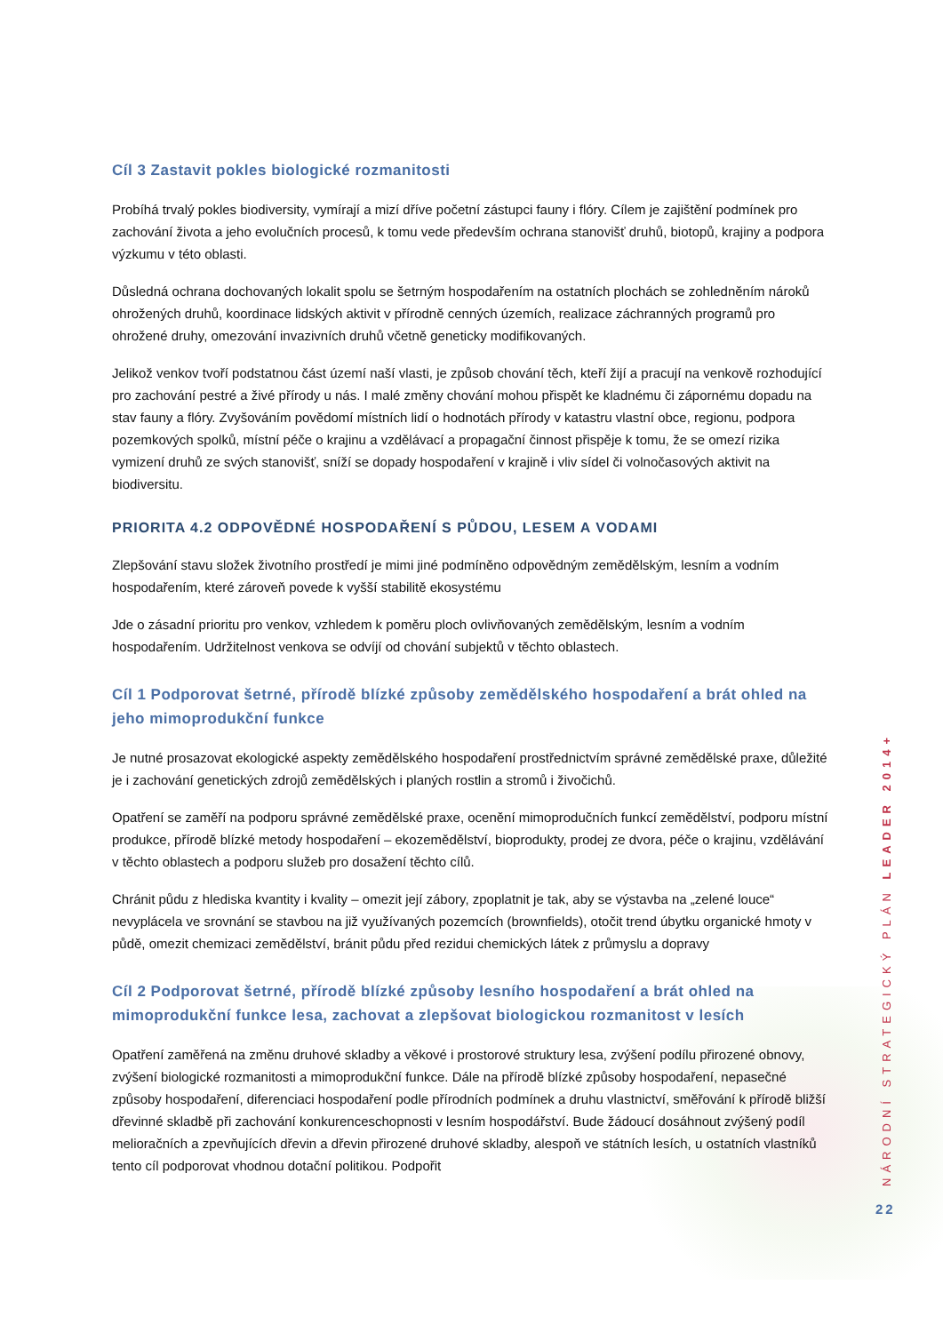Cíl 3 Zastavit pokles biologické rozmanitosti
Probíhá trvalý pokles biodiversity, vymírají a mizí dříve početní zástupci fauny i flóry. Cílem je zajištění podmínek pro zachování života a jeho evolučních procesů, k tomu vede především ochrana stanovišť druhů, biotopů, krajiny a podpora výzkumu v této oblasti.
Důsledná ochrana dochovaných lokalit spolu se šetrným hospodařením na ostatních plochách se zohledněním nároků ohrožených druhů, koordinace lidských aktivit v přírodně cenných územích, realizace záchranných programů pro ohrožené druhy, omezování invazivních druhů včetně geneticky modifikovaných.
Jelikož venkov tvoří podstatnou část území naší vlasti, je způsob chování těch, kteří žijí a pracují na venkově rozhodující pro zachování pestré a živé přírody u nás. I malé změny chování mohou přispět ke kladnému či zápornému dopadu na stav fauny a flóry. Zvyšováním povědomí místních lidí o hodnotách přírody v katastru vlastní obce, regionu, podpora pozemkových spolků, místní péče o krajinu a vzdělávací a propagační činnost přispěje k tomu, že se omezí rizika vymizení druhů ze svých stanovišť, sníží se dopady hospodaření v krajině i vliv sídel či volnočasových aktivit na biodiversitu.
PRIORITA 4.2 ODPOVĚDNÉ HOSPODAŘENÍ S PŮDOU, LESEM A VODAMI
Zlepšování stavu složek životního prostředí je mimi jiné podmíněno odpovědným zemědělským, lesním a vodním hospodařením, které zároveň povede k vyšší stabilitě ekosystému
Jde o zásadní prioritu pro venkov, vzhledem k poměru ploch ovlivňovaných zemědělským, lesním a vodním hospodařením. Udržitelnost venkova se odvíjí od chování subjektů v těchto oblastech.
Cíl 1 Podporovat šetrné, přírodě blízké způsoby zemědělského hospodaření a brát ohled na jeho mimoprodukční funkce
Je nutné prosazovat ekologické aspekty zemědělského hospodaření prostřednictvím správné zemědělské praxe, důležité je i zachování genetických zdrojů zemědělských i planých rostlin a stromů i živočichů.
Opatření se zaměří na podporu správné zemědělské praxe, ocenění mimoprodučních funkcí zemědělství, podporu místní produkce, přírodě blízké metody hospodaření – ekozemědělství, bioprodukty, prodej ze dvora, péče o krajinu, vzdělávání v těchto oblastech a podporu služeb pro dosažení těchto cílů.
Chránit půdu z hlediska kvantity i kvality – omezit její zábory, zpoplatnit je tak, aby se výstavba na „zelené louce“ nevyplácela ve srovnání se stavbou na již využívaných pozemcích (brownfields), otočit trend úbytku organické hmoty v půdě, omezit chemizaci zemědělství, bránit půdu před rezidui chemických látek z průmyslu a dopravy
Cíl 2 Podporovat šetrné, přírodě blízké způsoby lesního hospodaření a brát ohled na mimoprodukční funkce lesa, zachovat a zlepšovat biologickou rozmanitost v lesích
Opatření zaměřená na změnu druhové skladby a věkové i prostorové struktury lesa, zvýšení podílu přirozené obnovy, zvýšení biologické rozmanitosti a mimoprodukční funkce. Dále na přírodě blízké způsoby hospodaření, nepasečné způsoby hospodaření, diferenciaci hospodaření podle přírodních podmínek a druhu vlastnictví, směřování k přírodě bližší dřevinné skladbě při zachování konkurenceschopnosti v lesním hospodářství. Bude žádoucí dosáhnout zvýšený podíl melioračních a zpevňujících dřevin a dřevin přirozené druhové skladby, alespoň ve státních lesích, u ostatních vlastníků tento cíl podporovat vhodnou dotační politikou. Podpořit
NÁRODNÍ STRATEGICKÝ PLÁN LEADER 2014+
22